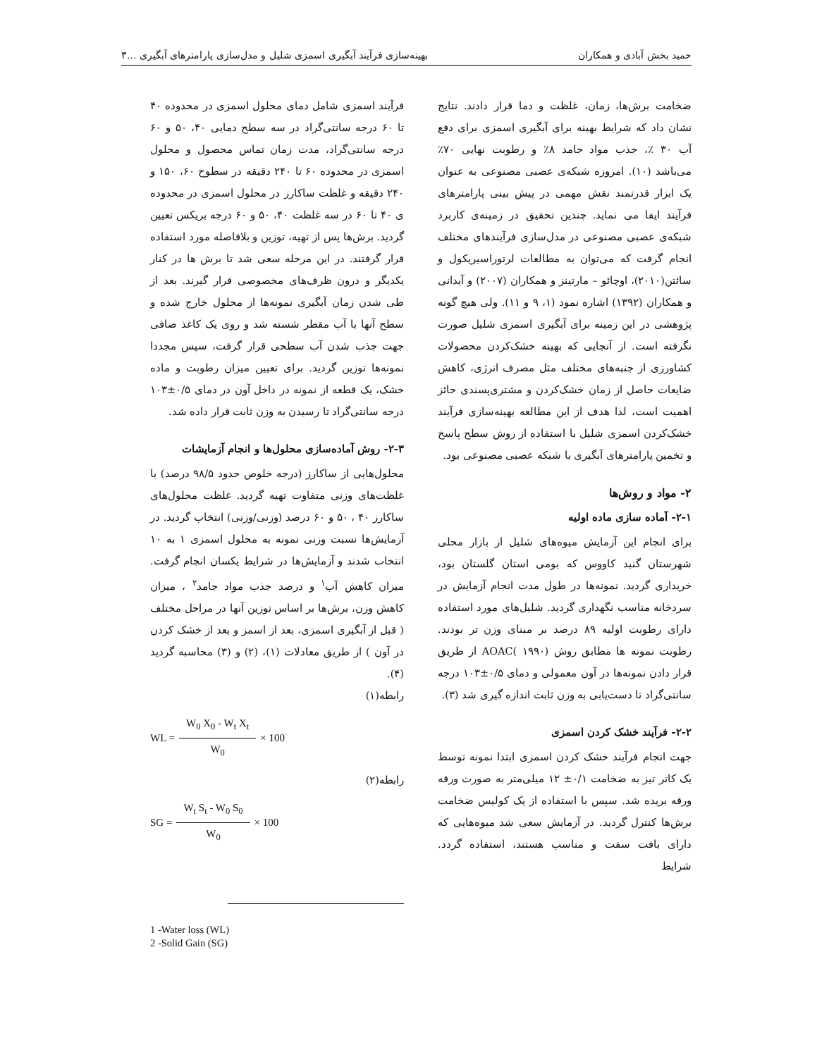حمید بخش آبادی و همکاران بهینه‌سازی فرآیند آبگیری اسمزی شلیل و مدل‌سازی پارامترهای آبگیری ...۳
ضخامت برش‌ها، زمان، غلظت و دما قرار دادند. نتایج نشان داد که شرایط بهینه برای آبگیری اسمزی برای دفع آب ۳۰ ٪، جذب مواد جامد ۸٪ و رطوبت نهایی ۷۰٪ می‌باشد (۱۰). امروزه شبکه‌ی عصبی مصنوعی به عنوان یک ابزار قدرتمند نقش مهمی در پیش بینی پارامترهای فرآیند ایفا می نماید. چندین تحقیق در زمینه‌ی کاربرد شبکه‌ی عصبی مصنوعی در مدل‌سازی فرآیندهای مختلف انجام گرفت که می‌توان به مطالعات لرتوراسیریکول و سائتن(۲۰۱۰)، اوچائو – مارتینز و همکاران (۲۰۰۷) و آیدانی و همکاران (۱۳۹۲) اشاره نمود (۱، ۹ و ۱۱). ولی هیچ گونه پژوهشی در این زمینه برای آبگیری اسمزی شلیل صورت نگرفته است. از آنجایی که بهینه خشک‌کردن محصولات کشاورزی از جنبه‌های مختلف مثل مصرف انرژی، کاهش ضایعات حاصل از زمان خشک‌کردن و مشتری‌پسندی حائز اهمیت است، لذا هدف از این مطالعه بهینه‌سازی فرآیند خشک‌کردن اسمزی شلیل با استفاده از روش سطح پاسخ و تخمین پارامترهای آبگیری با شبکه عصبی مصنوعی بود.
۲- مواد و روش‌ها
۲-۱- آماده سازی ماده اولیه
برای انجام این آزمایش میوه‌های شلیل از بازار محلی شهرستان گنبد کاووس که بومی استان گلستان بود، خریداری گردید. نمونه‌ها در طول مدت انجام آزمایش در سردخانه مناسب نگهداری گردید. شلیل‌های مورد استفاده دارای رطوبت اولیه ۸۹ درصد بر مبنای وزن تر بودند. رطوبت نمونه ها مطابق روش AOAC( ۱۹۹۰) از طریق قرار دادن نمونه‌ها در آون معمولی و دمای ۰/۵±۱۰۳ درجه سانتی‌گراد تا دست‌یابی به وزن ثابت اندازه گیری شد (۳).
۲-۲- فرآیند خشک کردن اسمزی
جهت انجام فرآیند خشک کردن اسمزی ابتدا نمونه توسط یک کاتر تیز به ضخامت ۰/۱± ۱۲ میلی‌متر به صورت ورقه ورقه بریده شد. سپس با استفاده از یک کولیس ضخامت برش‌ها کنترل گردید. در آزمایش سعی شد میوه‌هایی که دارای بافت سفت و مناسب هستند، استفاده گردد. شرایط
فرآیند اسمزی شامل دمای محلول اسمزی در محدوده ۴۰ تا ۶۰ درجه سانتی‌گراد در سه سطح دمایی ۴۰، ۵۰ و ۶۰ درجه سانتی‌گراد، مدت زمان تماس محصول و محلول اسمزی در محدوده ۶۰ تا ۲۴۰ دقیقه در سطوح ۶۰، ۱۵۰ و ۲۴۰ دقیقه و غلظت ساکارز در محلول اسمزی در محدوده ی ۴۰ تا ۶۰ در سه غلظت ۴۰، ۵۰ و ۶۰ درجه بریکس تعیین گردید. برش‌ها پس از تهیه، توزین و بلافاصله مورد استفاده قرار گرفتند. در این مرحله سعی شد تا برش ها در کنار یکدیگر و درون ظرف‌های مخصوصی قرار گیرند. بعد از طی شدن زمان آبگیری نمونه‌ها از محلول خارج شده و سطح آنها با آب مقطر شسته شد و روی یک کاغذ صافی جهت جذب شدن آب سطحی قرار گرفت، سپس مجددا نمونه‌ها توزین گردید. برای تعیین میزان رطوبت و ماده خشک، یک قطعه از نمونه در داخل آون در دمای ۰/۵±۱۰۳ درجه سانتی‌گراد تا رسیدن به وزن ثابت قرار داده شد.
۲-۳- روش آماده‌سازی محلول‌ها و انجام آزمایشات
محلول‌هایی از ساکارز (درجه خلوص حدود ۹۸/۵ درصد) با غلظت‌های وزنی متفاوت تهیه گردید. غلظت محلول‌های ساکارز ۴۰ ، ۵۰ و ۶۰ درصد (وزنی/وزنی) انتخاب گردید. در آزمایش‌ها نسبت وزنی نمونه به محلول اسمزی ۱ به ۱۰ انتخاب شدند و آزمایش‌ها در شرایط یکسان انجام گرفت. میزان کاهش آب<sup>۱</sup> و درصد جذب مواد جامد<sup>۲</sup> ، میزان کاهش وزن، برش‌ها بر اساس توزین آنها در مراحل مختلف ( قبل از آبگیری اسمزی، بعد از اسمز و بعد از خشک کردن در آون ) از طریق معادلات (۱)، (۲) و (۳) محاسبه گردید (۴).
رابطه(۱)
WL = W<sub>0</sub> X<sub>0</sub> - W<sub>t</sub> X<sub>t</sub> W<sub>0</sub> × 100
رابطه(۲)
SG = W<sub>t</sub> S<sub>t</sub> - W<sub>0</sub> S<sub>0</sub> W<sub>0</sub> × 100
1 -Water loss (WL)
2 -Solid Gain (SG)